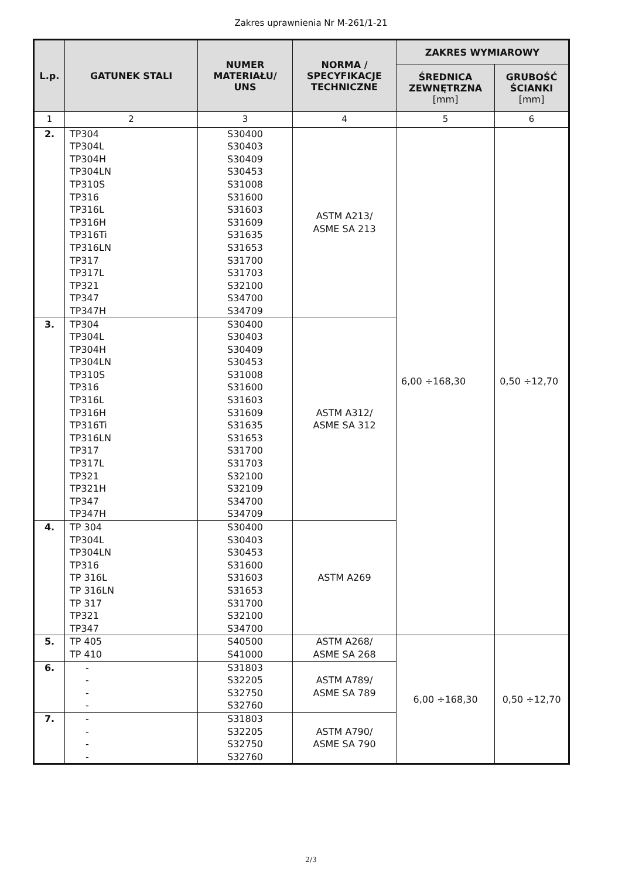Zakres uprawnienia Nr M-261/1-21
| L.p. | GATUNEK STALI | NUMER MATERIAŁU/ UNS | NORMA / SPECYFIKACJE TECHNICZNE | ZAKRES WYMIAROWY | |
| --- | --- | --- | --- | --- | --- |
| | | | | ŚREDNICA ZEWNĘTRZNA [mm] | GRUBOŚĆ ŚCIANKI [mm] |
| 1 | 2 | 3 | 4 | 5 | 6 |
| 2. | TP304 TP304L TP304H TP304LN TP310S TP316 TP316L TP316H TP316Ti TP316LN TP317 TP317L TP321 TP347 TP347H | S30400 S30403 S30409 S30453 S31008 S31600 S31603 S31609 S31635 S31653 S31700 S31703 S32100 S34700 S34709 | ASTM A213/ ASME SA 213 | 6,00 ÷168,30 | 0,50 ÷12,70 |
| 3. | TP304 TP304L TP304H TP304LN TP310S TP316 TP316L TP316H TP316Ti TP316LN TP317 TP317L TP321 TP321H TP347 TP347H | S30400 S30403 S30409 S30453 S31008 S31600 S31603 S31609 S31635 S31653 S31700 S31703 S32100 S32109 S34700 S34709 | ASTM A312/ ASME SA 312 | | |
| 4. | TP 304 TP304L TP304LN TP316 TP 316L TP 316LN TP 317 TP321 TP347 | S30400 S30403 S30453 S31600 S31603 S31653 S31700 S32100 S34700 | ASTM A269 | | |
| 5. | TP 405 TP 410 | S40500 S41000 | ASTM A268/ ASME SA 268 | 6,00 ÷168,30 | 0,50 ÷12,70 |
| 6. | - - - - | S31803 S32205 S32750 S32760 | ASTM A789/ ASME SA 789 | | |
| 7. | - - - - | S31803 S32205 S32750 S32760 | ASTM A790/ ASME SA 790 | | |
2/3